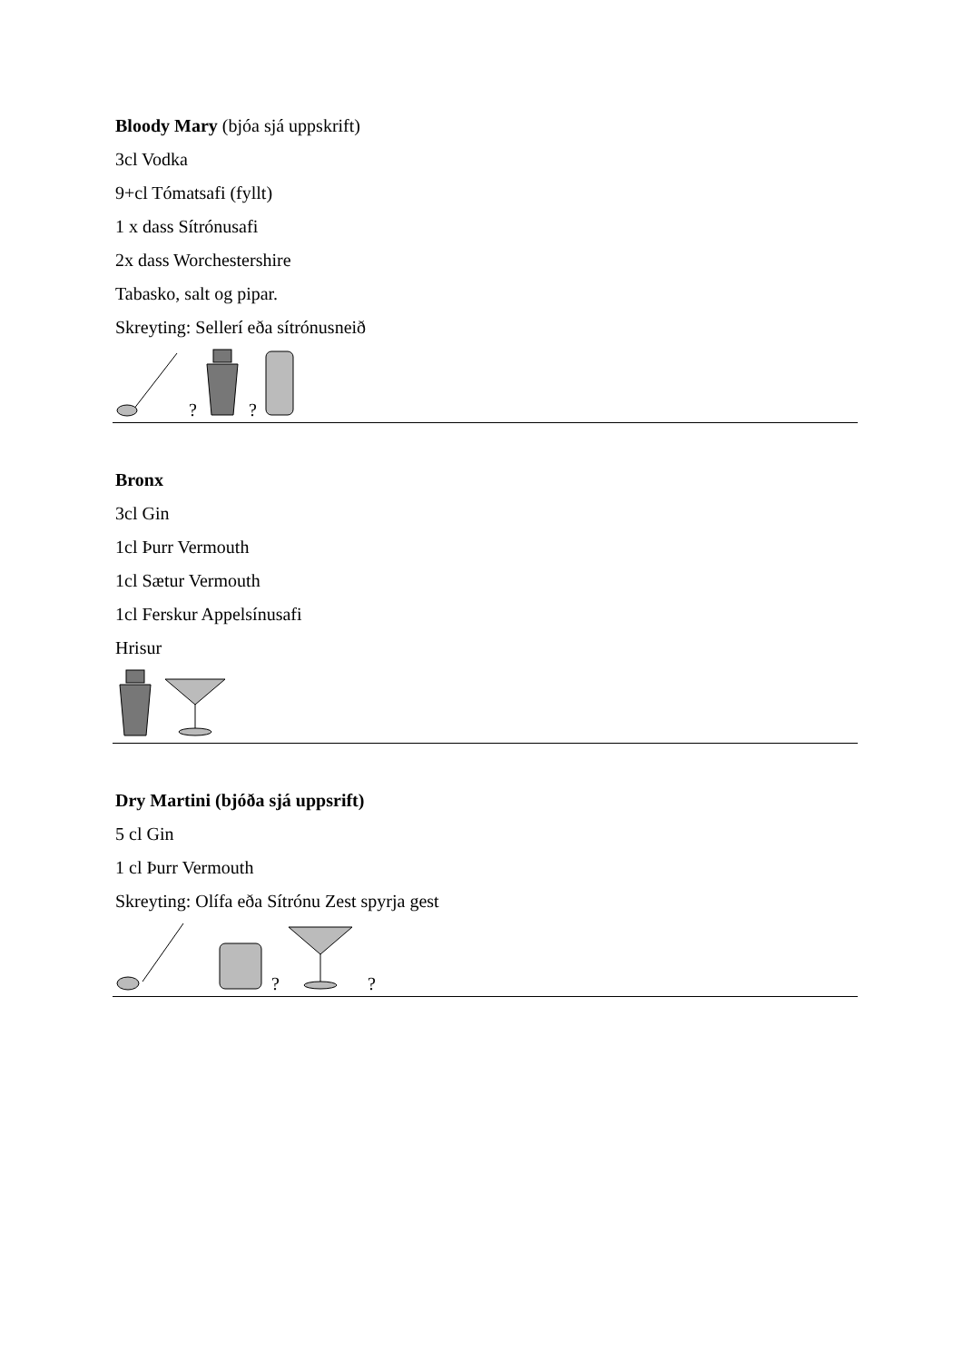Bloody Mary (bjóa sjá uppskrift)
3cl Vodka
9+cl Tómatsafi (fyllt)
1 x dass Sítrónusafi
2x dass Worchestershire
Tabasko, salt og pipar.
Skreyting: Sellerí eða sítrónusneið
? ?
Bronx
3cl Gin
1cl Þurr Vermouth
1cl Sætur Vermouth
1cl Ferskur Appelsínusafi
Hrisur
Dry Martini (bjóða sjá uppsrift)
5 cl Gin
1 cl Þurr Vermouth
Skreyting: Olífa eða Sítrónu Zest spyrja gest
? ?